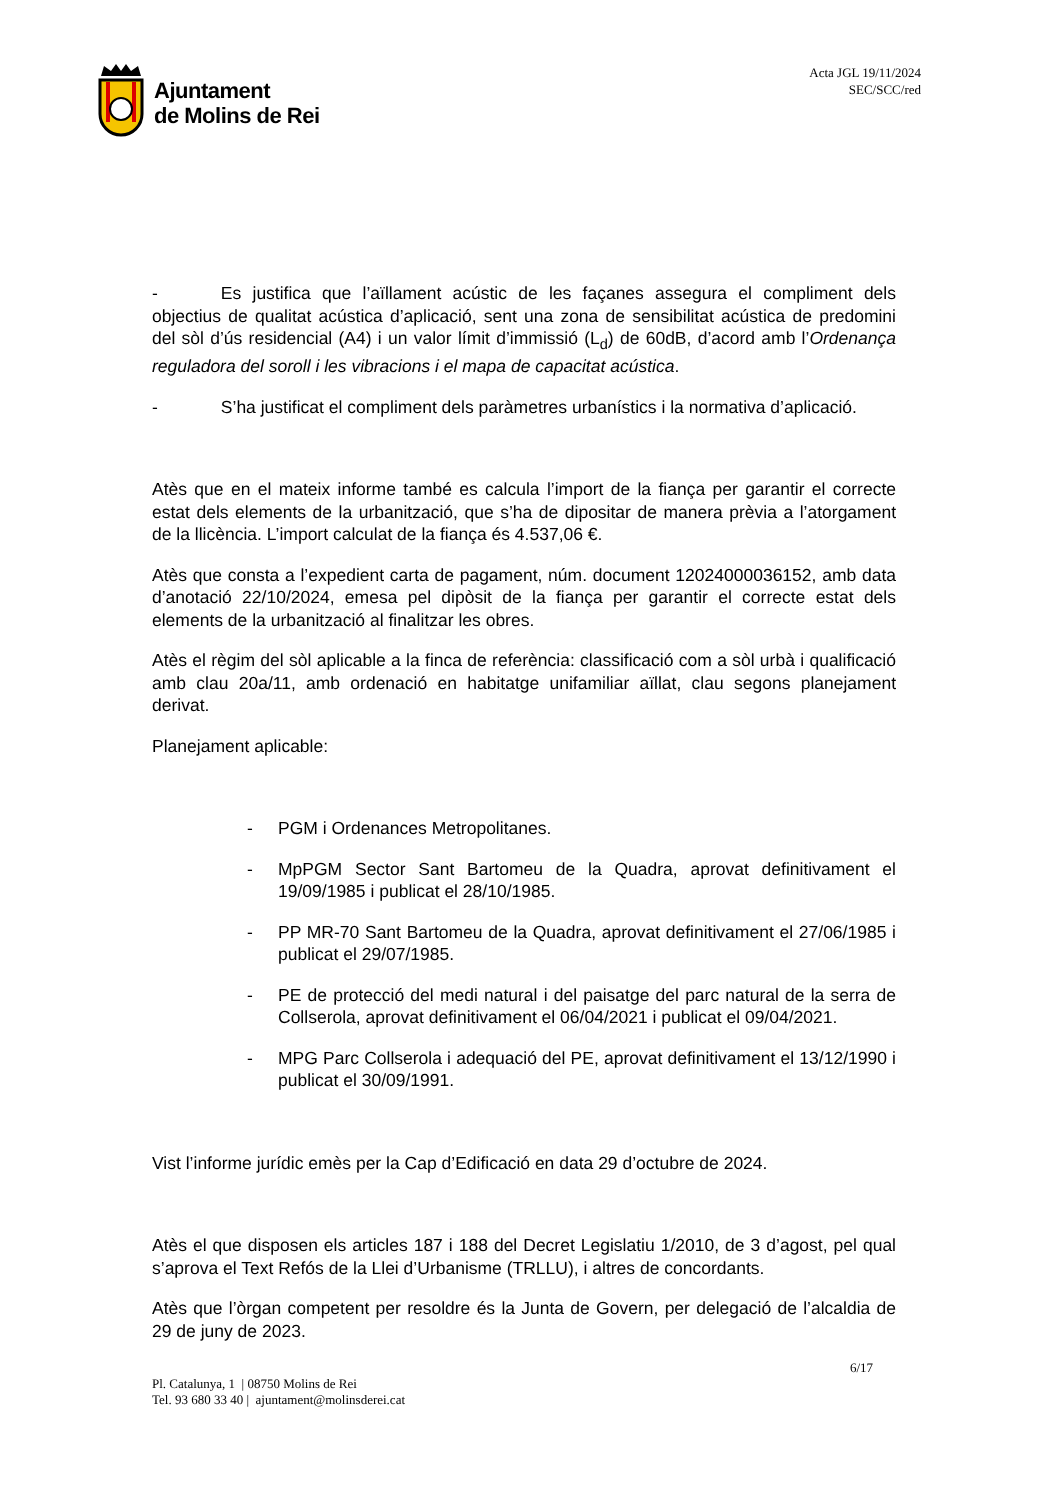Ajuntament
de Molins de Rei
Acta JGL 19/11/2024
SEC/SCC/red
- Es justifica que l’aïllament acústic de les façanes assegura el compliment dels objectius de qualitat acústica d’aplicació, sent una zona de sensibilitat acústica de predomini del sòl d’ús residencial (A4) i un valor límit d’immissió (L<sub>d</sub>) de 60dB, d’acord amb l’Ordenança reguladora del soroll i les vibracions i el mapa de capacitat acústica.
- S’ha justificat el compliment dels paràmetres urbanístics i la normativa d’aplicació.
Atès que en el mateix informe també es calcula l’import de la fiança per garantir el correcte estat dels elements de la urbanització, que s’ha de dipositar de manera prèvia a l’atorgament de la llicència. L’import calculat de la fiança és 4.537,06 €.
Atès que consta a l’expedient carta de pagament, núm. document 12024000036152, amb data d’anotació 22/10/2024, emesa pel dipòsit de la fiança per garantir el correcte estat dels elements de la urbanització al finalitzar les obres.
Atès el règim del sòl aplicable a la finca de referència: classificació com a sòl urbà i qualificació amb clau 20a/11, amb ordenació en habitatge unifamiliar aïllat, clau segons planejament derivat.
Planejament aplicable:
- PGM i Ordenances Metropolitanes.
- MpPGM Sector Sant Bartomeu de la Quadra, aprovat definitivament el 19/09/1985 i publicat el 28/10/1985.
- PP MR-70 Sant Bartomeu de la Quadra, aprovat definitivament el 27/06/1985 i publicat el 29/07/1985.
- PE de protecció del medi natural i del paisatge del parc natural de la serra de Collserola, aprovat definitivament el 06/04/2021 i publicat el 09/04/2021.
- MPG Parc Collserola i adequació del PE, aprovat definitivament el 13/12/1990 i publicat el 30/09/1991.
Vist l’informe jurídic emès per la Cap d’Edificació en data 29 d’octubre de 2024.
Atès el que disposen els articles 187 i 188 del Decret Legislatiu 1/2010, de 3 d’agost, pel qual s’aprova el Text Refós de la Llei d’Urbanisme (TRLLU), i altres de concordants.
Atès que l’òrgan competent per resoldre és la Junta de Govern, per delegació de l’alcaldia de 29 de juny de 2023.
6/17
Pl. Catalunya, 1 | 08750 Molins de Rei
Tel. 93 680 33 40 | ajuntament@molinsderei.cat